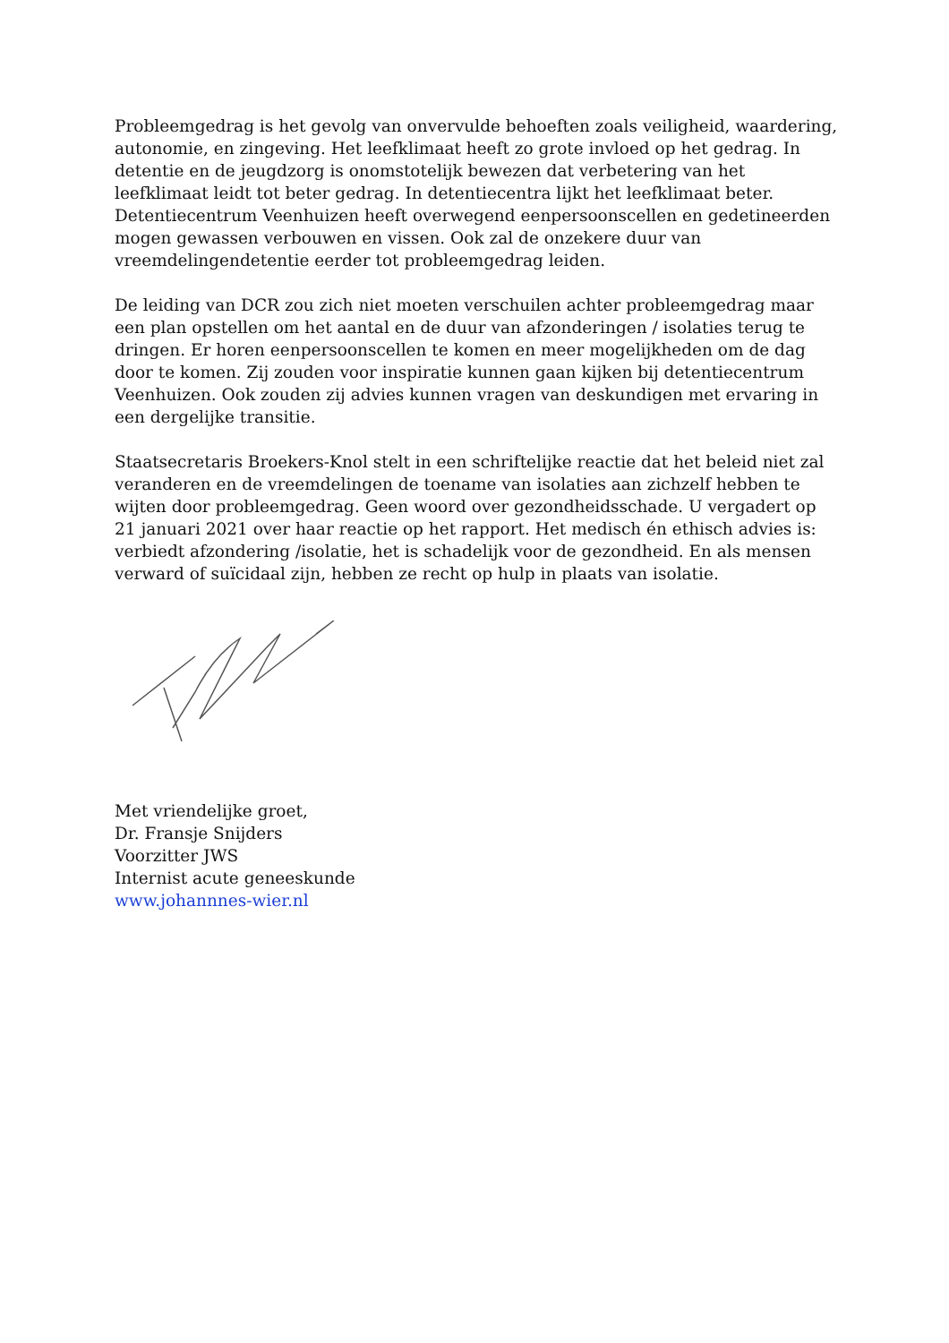Probleemgedrag is het gevolg van onvervulde behoeften zoals veiligheid, waardering, autonomie, en zingeving. Het leefklimaat heeft zo grote invloed op het gedrag. In detentie en de jeugdzorg is onomstotelijk bewezen dat verbetering van het leefklimaat leidt tot beter gedrag. In detentiecentra lijkt het leefklimaat beter. Detentiecentrum Veenhuizen heeft overwegend eenpersoonscellen en gedetineerden mogen gewassen verbouwen en vissen. Ook zal de onzekere duur van vreemdelingendetentie eerder tot probleemgedrag leiden.
De leiding van DCR zou zich niet moeten verschuilen achter probleemgedrag maar een plan opstellen om het aantal en de duur van afzonderingen / isolaties terug te dringen. Er horen eenpersoonscellen te komen en meer mogelijkheden om de dag door te komen. Zij zouden voor inspiratie kunnen gaan kijken bij detentiecentrum Veenhuizen. Ook zouden zij advies kunnen vragen van deskundigen met ervaring in een dergelijke transitie.
Staatsecretaris Broekers-Knol stelt in een schriftelijke reactie dat het beleid niet zal veranderen en de vreemdelingen de toename van isolaties aan zichzelf hebben te wijten door probleemgedrag. Geen woord over gezondheidsschade. U vergadert op 21 januari 2021 over haar reactie op het rapport. Het medisch én ethisch advies is: verbiedt afzondering /isolatie, het is schadelijk voor de gezondheid. En als mensen verward of suïcidaal zijn, hebben ze recht op hulp in plaats van isolatie.
Met vriendelijke groet,
Dr. Fransje Snijders
Voorzitter JWS
Internist acute geneeskunde
www.johannnes-wier.nl